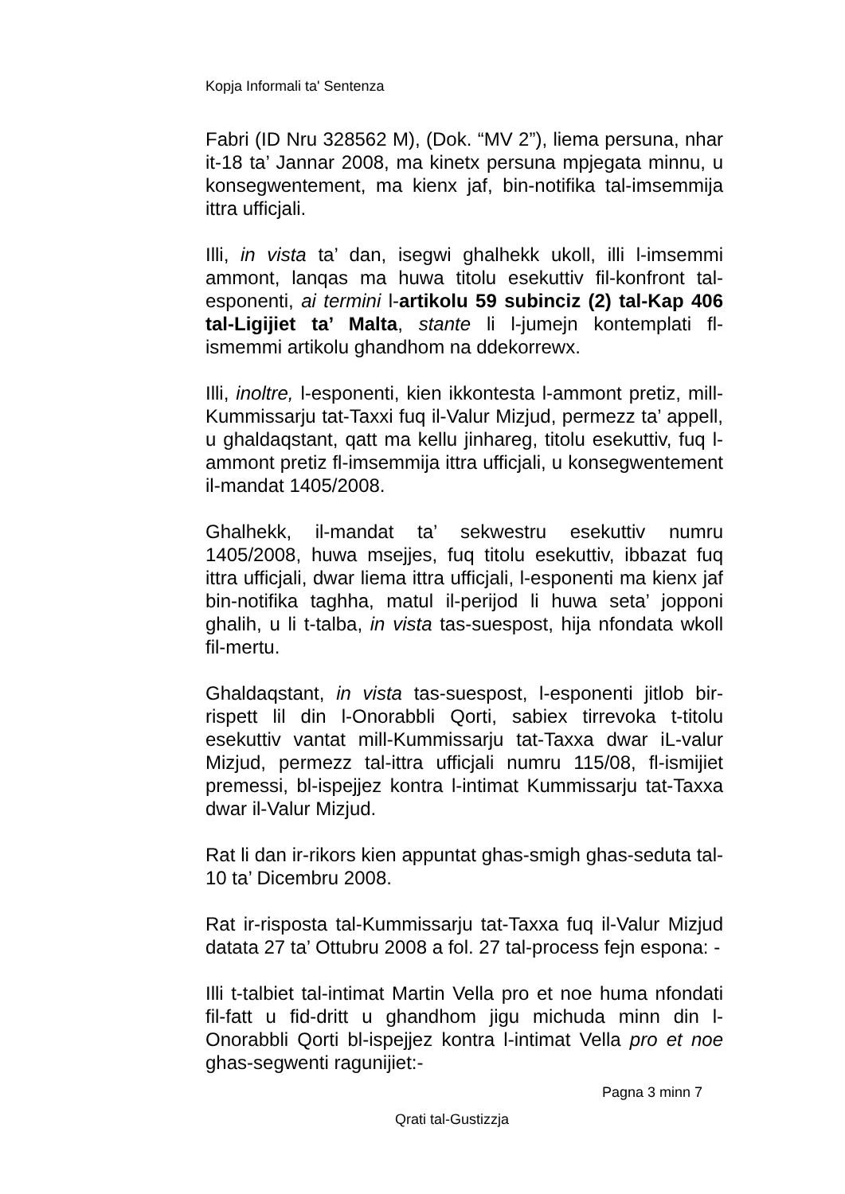Kopja Informali ta' Sentenza
Fabri (ID Nru 328562 M), (Dok. “MV 2”), liema persuna, nhar it-18 ta’ Jannar 2008, ma kinetx persuna mpjegata minnu, u konsegwentement, ma kienx jaf, bin-notifika tal-imsemmija ittra ufficjali.
Illi, in vista ta’ dan, isegwi ghalhekk ukoll, illi l-imsemmi ammont, lanqas ma huwa titolu esekuttiv fil-konfront tal-esponenti, ai termini l-artikolu 59 subinciz (2) tal-Kap 406 tal-Ligijiet ta’ Malta, stante li l-jumejn kontemplati fl-ismemmi artikolu ghandhom na ddekorrewx.
Illi, inoltre, l-esponenti, kien ikkontesta l-ammont pretiz, mill-Kummissarju tat-Taxxi fuq il-Valur Mizjud, permezz ta’ appell, u ghaldaqstant, qatt ma kellu jinhareg, titolu esekuttiv, fuq l-ammont pretiz fl-imsemmija ittra ufficjali, u konsegwentement il-mandat 1405/2008.
Ghalhekk, il-mandat ta’ sekwestru esekuttiv numru 1405/2008, huwa msejjes, fuq titolu esekuttiv, ibbazat fuq ittra ufficjali, dwar liema ittra ufficjali, l-esponenti ma kienx jaf bin-notifika taghha, matul il-perijod li huwa seta’ jopponi ghalih, u li t-talba, in vista tas-suespost, hija nfondata wkoll fil-mertu.
Ghaldaqstant, in vista tas-suespost, l-esponenti jitlob bir-rispett lil din l-Onorabbli Qorti, sabiex tirrevoka t-titolu esekuttiv vantat mill-Kummissarju tat-Taxxa dwar iL-valur Mizjud, permezz tal-ittra ufficjali numru 115/08, fl-ismijiet premessi, bl-ispejjez kontra l-intimat Kummissarju tat-Taxxa dwar il-Valur Mizjud.
Rat li dan ir-rikors kien appuntat ghas-smigh ghas-seduta tal-10 ta’ Dicembru 2008.
Rat ir-risposta tal-Kummissarju tat-Taxxa fuq il-Valur Mizjud datata 27 ta’ Ottubru 2008 a fol. 27 tal-process fejn espona: -
Illi t-talbiet tal-intimat Martin Vella pro et noe huma nfondati fil-fatt u fid-dritt u ghandhom jigu michuda minn din l-Onorabbli Qorti bl-ispejjez kontra l-intimat Vella pro et noe ghas-segwenti ragunijiet:-
Pagna 3 minn 7
Qrati tal-Gustizzja